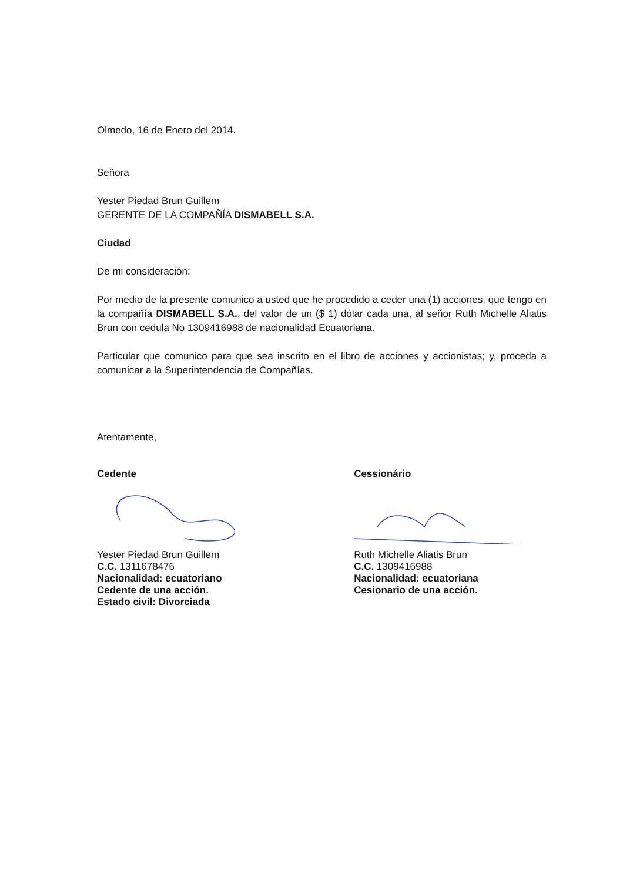Olmedo, 16 de Enero del 2014.
Señora
Yester Piedad Brun Guillem
GERENTE DE LA COMPAÑÍA DISMABELL S.A.
Ciudad
De mi consideración:
Por medio de la presente comunico a usted que he procedido a ceder una (1) acciones, que tengo en la compañía DISMABELL S.A., del valor de un ($ 1) dólar cada una, al señor Ruth Michelle Aliatis Brun con cedula No 1309416988 de nacionalidad Ecuatoriana.
Particular que comunico para que sea inscrito en el libro de acciones y accionistas; y, proceda a comunicar a la Superintendencia de Compañías.
Atentamente,
Cedente
Yester Piedad Brun Guillem
C.C. 1311678476
Nacionalidad: ecuatoriano
Cedente de una acción.
Estado civil: Divorciada
Cessionário
Ruth Michelle Aliatis Brun
C.C. 1309416988
Nacionalidad: ecuatoriana
Cesionario de una acción.